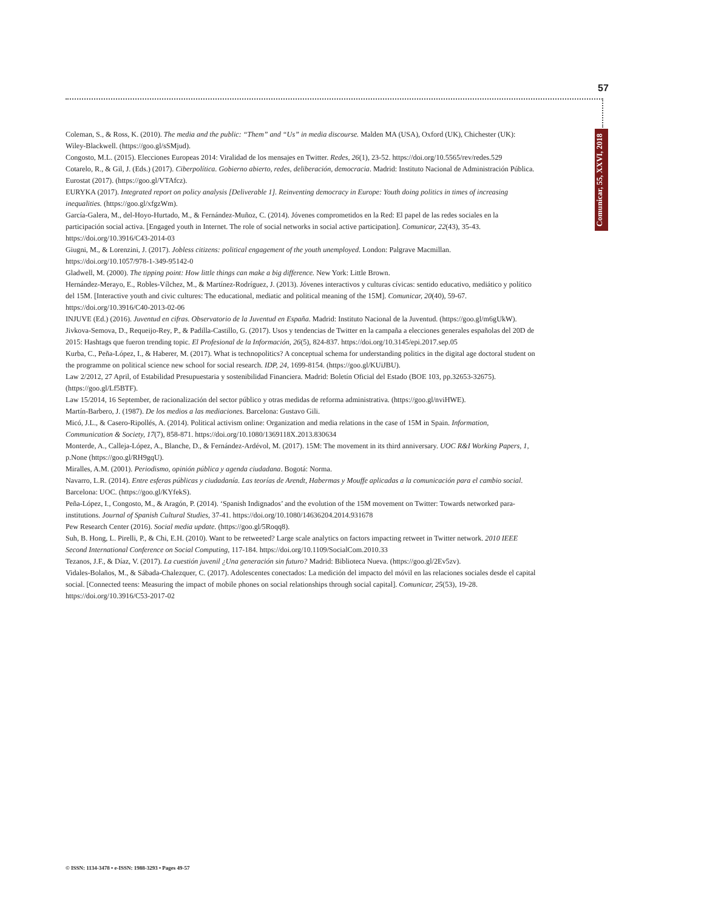57
Comunicar, 55, XXVI, 2018
Coleman, S., & Ross, K. (2010). The media and the public: “Them” and “Us” in media discourse. Malden MA (USA), Oxford (UK), Chichester (UK): Wiley-Blackwell. (https://goo.gl/sSMjud).
Congosto, M.L. (2015). Elecciones Europeas 2014: Viralidad de los mensajes en Twitter. Redes, 26(1), 23-52. https://doi.org/10.5565/rev/redes.529
Cotarelo, R., & Gil, J. (Eds.) (2017). Ciberpolítica. Gobierno abierto, redes, deliberación, democracia. Madrid: Instituto Nacional de Administración Pública. Eurostat (2017). (https://goo.gl/VTAfcz).
EURYKA (2017). Integrated report on policy analysis [Deliverable 1]. Reinventing democracy in Europe: Youth doing politics in times of increasing inequalities. (https://goo.gl/xfgzWm).
García-Galera, M., del-Hoyo-Hurtado, M., & Fernández-Muñoz, C. (2014). Jóvenes comprometidos en la Red: El papel de las redes sociales en la participación social activa. [Engaged youth in Internet. The role of social networks in social active participation]. Comunicar, 22(43), 35-43.
https://doi.org/10.3916/C43-2014-03
Giugni, M., & Lorenzini, J. (2017). Jobless citizens: political engagement of the youth unemployed. London: Palgrave Macmillan. https://doi.org/10.1057/978-1-349-95142-0
Gladwell, M. (2000). The tipping point: How little things can make a big difference. New York: Little Brown.
Hernández-Merayo, E., Robles-Vílchez, M., & Martínez-Rodríguez, J. (2013). Jóvenes interactivos y culturas cívicas: sentido educativo, mediático y político del 15M. [Interactive youth and civic cultures: The educational, mediatic and political meaning of the 15M]. Comunicar, 20(40), 59-67. https://doi.org/10.3916/C40-2013-02-06
INJUVE (Ed.) (2016). Juventud en cifras. Observatorio de la Juventud en España. Madrid: Instituto Nacional de la Juventud. (https://goo.gl/m6gUkW).
Jivkova-Semova, D., Requeijo-Rey, P., & Padilla-Castillo, G. (2017). Usos y tendencias de Twitter en la campaña a elecciones generales españolas del 20D de 2015: Hashtags que fueron trending topic. El Profesional de la Información, 26(5), 824-837. https://doi.org/10.3145/epi.2017.sep.05
Kurba, C., Peña-López, I., & Haberer, M. (2017). What is technopolitics? A conceptual schema for understanding politics in the digital age doctoral student on the programme on political science new school for social research. IDP, 24, 1699-8154. (https://goo.gl/KUiJBU).
Law 2/2012, 27 April, of Estabilidad Presupuestaria y sostenibilidad Financiera. Madrid: Boletín Oficial del Estado (BOE 103, pp.32653-32675). (https://goo.gl/Lf5BTF).
Law 15/2014, 16 September, de racionalización del sector público y otras medidas de reforma administrativa. (https://goo.gl/nviHWE).
Martín-Barbero, J. (1987). De los medios a las mediaciones. Barcelona: Gustavo Gili.
Micó, J.L., & Casero-Ripollés, A. (2014). Political activism online: Organization and media relations in the case of 15M in Spain. Information, Communication & Society, 17(7), 858-871. https://doi.org/10.1080/1369118X.2013.830634
Monterde, A., Calleja-López, A., Blanche, D., & Fernández-Ardévol, M. (2017). 15M: The movement in its third anniversary. UOC R&I Working Papers, 1, p.None (https://goo.gl/RH9gqU).
Miralles, A.M. (2001). Periodismo, opinión pública y agenda ciudadana. Bogotá: Norma.
Navarro, L.R. (2014). Entre esferas públicas y ciudadanía. Las teorías de Arendt, Habermas y Mouffe aplicadas a la comunicación para el cambio social. Barcelona: UOC. (https://goo.gl/KYfekS).
Peña-López, I., Congosto, M., & Aragón, P. (2014). ‘Spanish Indignados’ and the evolution of the 15M movement on Twitter: Towards networked para-institutions. Journal of Spanish Cultural Studies, 37-41. https://doi.org/10.1080/14636204.2014.931678
Pew Research Center (2016). Social media update. (https://goo.gl/5Roqq8).
Suh, B. Hong, L. Pirelli, P., & Chi, E.H. (2010). Want to be retweeted? Large scale analytics on factors impacting retweet in Twitter network. 2010 IEEE Second International Conference on Social Computing, 117-184. https://doi.org/10.1109/SocialCom.2010.33
Tezanos, J.F., & Díaz, V. (2017). La cuestión juvenil ¿Una generación sin futuro? Madrid: Biblioteca Nueva. (https://goo.gl/2Ev5zv).
Vidales-Bolaños, M., & Sábada-Chalezquer, C. (2017). Adolescentes conectados: La medición del impacto del móvil en las relaciones sociales desde el capital social. [Connected teens: Measuring the impact of mobile phones on social relationships through social capital]. Comunicar, 25(53), 19-28. https://doi.org/10.3916/C53-2017-02
© ISSN: 1134-3478 • e-ISSN: 1988-3293 • Pages 49-57